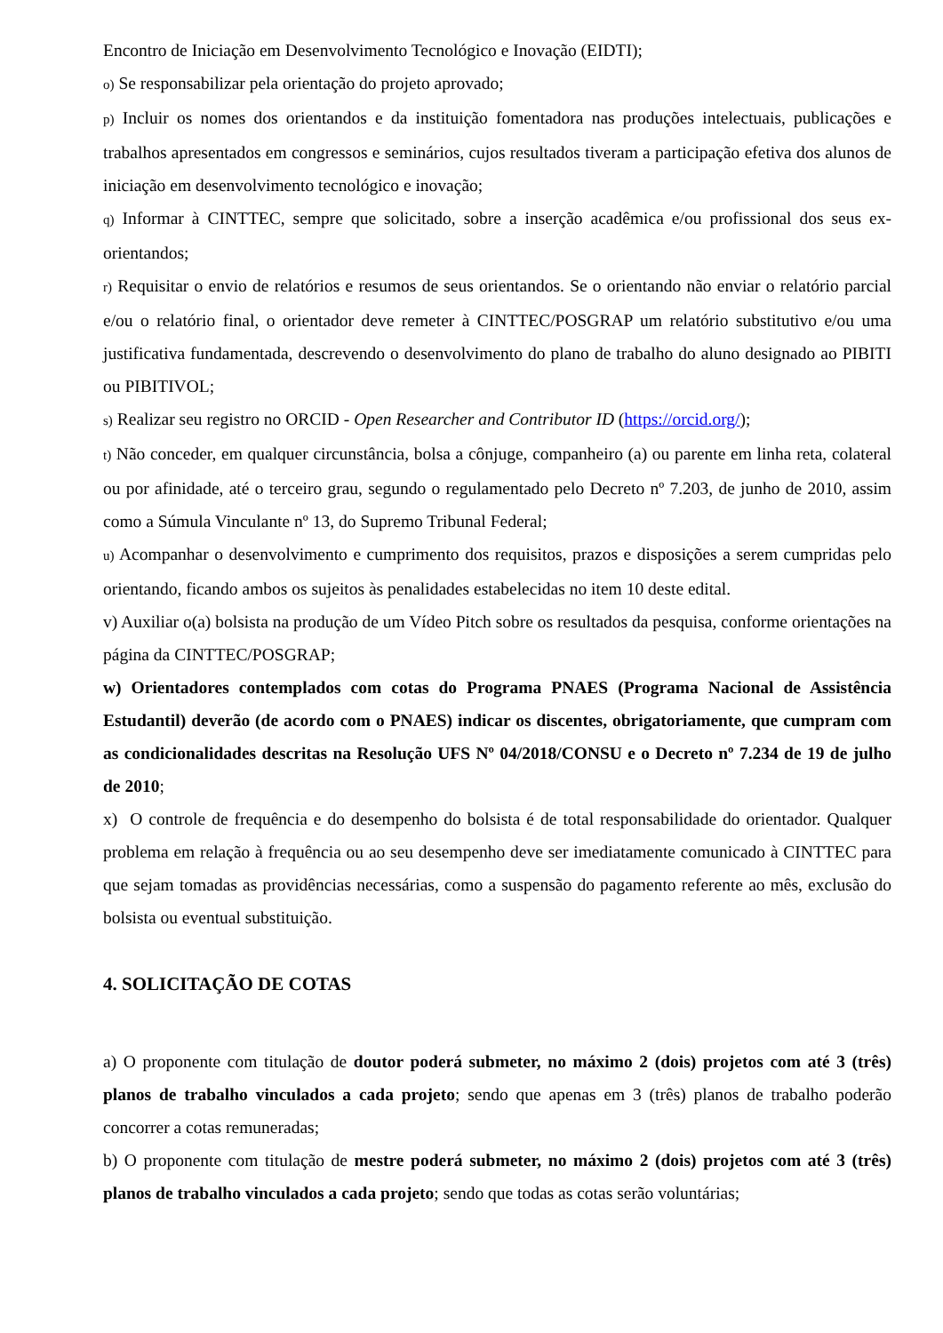Encontro de Iniciação em Desenvolvimento Tecnológico e Inovação (EIDTI);
o) Se responsabilizar pela orientação do projeto aprovado;
p) Incluir os nomes dos orientandos e da instituição fomentadora nas produções intelectuais, publicações e trabalhos apresentados em congressos e seminários, cujos resultados tiveram a participação efetiva dos alunos de iniciação em desenvolvimento tecnológico e inovação;
q) Informar à CINTTEC, sempre que solicitado, sobre a inserção acadêmica e/ou profissional dos seus ex-orientandos;
r) Requisitar o envio de relatórios e resumos de seus orientandos. Se o orientando não enviar o relatório parcial e/ou o relatório final, o orientador deve remeter à CINTTEC/POSGRAP um relatório substitutivo e/ou uma justificativa fundamentada, descrevendo o desenvolvimento do plano de trabalho do aluno designado ao PIBITI ou PIBITIVOL;
s) Realizar seu registro no ORCID - Open Researcher and Contributor ID (https://orcid.org/);
t) Não conceder, em qualquer circunstância, bolsa a cônjuge, companheiro (a) ou parente em linha reta, colateral ou por afinidade, até o terceiro grau, segundo o regulamentado pelo Decreto nº 7.203, de junho de 2010, assim como a Súmula Vinculante nº 13, do Supremo Tribunal Federal;
u) Acompanhar o desenvolvimento e cumprimento dos requisitos, prazos e disposições a serem cumpridas pelo orientando, ficando ambos os sujeitos às penalidades estabelecidas no item 10 deste edital.
v) Auxiliar o(a) bolsista na produção de um Vídeo Pitch sobre os resultados da pesquisa, conforme orientações na página da CINTTEC/POSGRAP;
w) Orientadores contemplados com cotas do Programa PNAES (Programa Nacional de Assistência Estudantil) deverão (de acordo com o PNAES) indicar os discentes, obrigatoriamente, que cumpram com as condicionalidades descritas na Resolução UFS Nº 04/2018/CONSU e o Decreto nº 7.234 de 19 de julho de 2010;
x) O controle de frequência e do desempenho do bolsista é de total responsabilidade do orientador. Qualquer problema em relação à frequência ou ao seu desempenho deve ser imediatamente comunicado à CINTTEC para que sejam tomadas as providências necessárias, como a suspensão do pagamento referente ao mês, exclusão do bolsista ou eventual substituição.
4. SOLICITAÇÃO DE COTAS
a) O proponente com titulação de doutor poderá submeter, no máximo 2 (dois) projetos com até 3 (três) planos de trabalho vinculados a cada projeto; sendo que apenas em 3 (três) planos de trabalho poderão concorrer a cotas remuneradas;
b) O proponente com titulação de mestre poderá submeter, no máximo 2 (dois) projetos com até 3 (três) planos de trabalho vinculados a cada projeto; sendo que todas as cotas serão voluntárias;